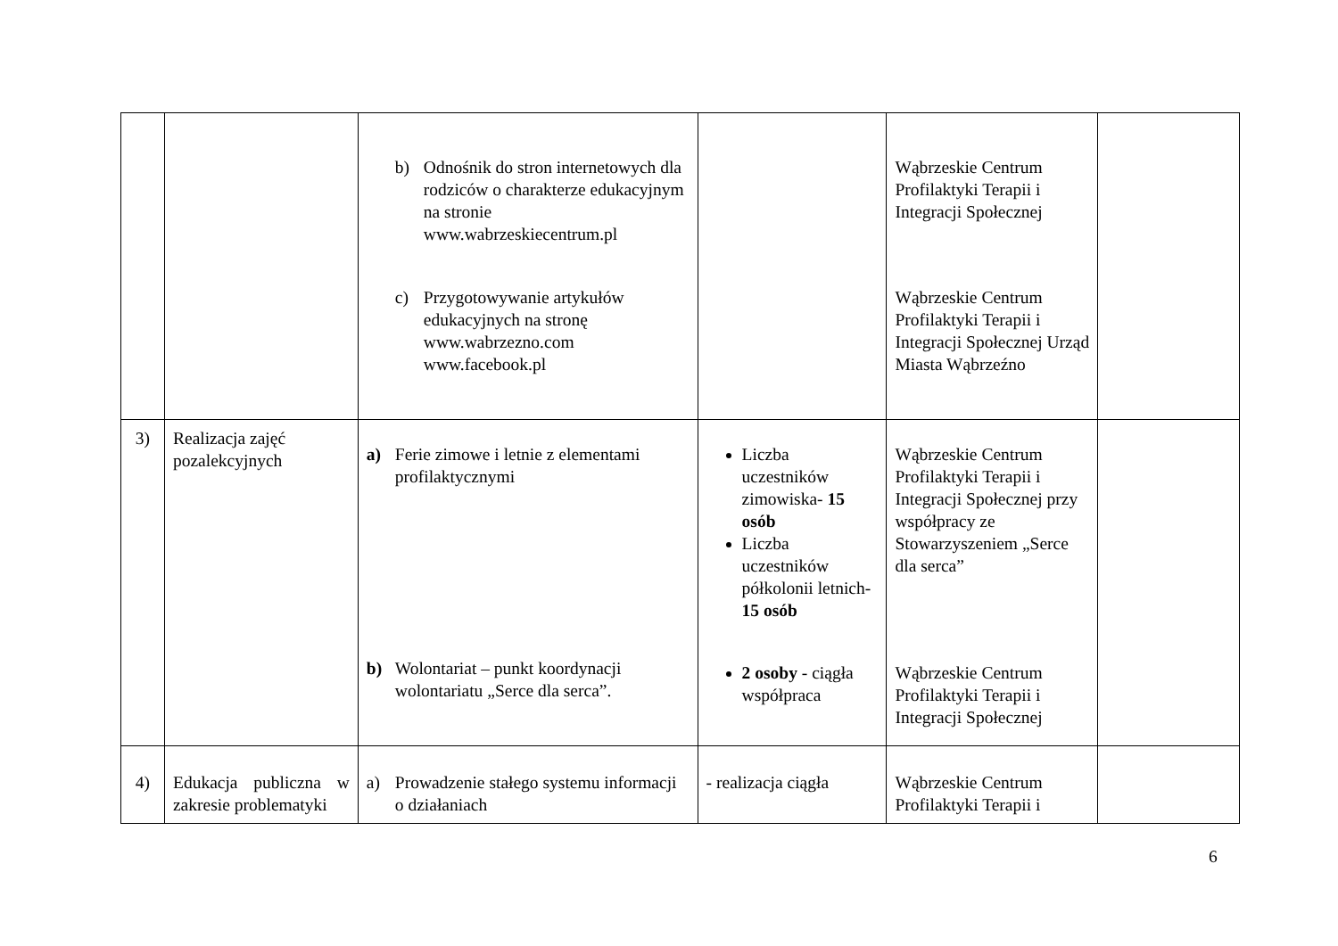| | | b) Odnośnik do stron internetowych dla rodziców o charakterze edukacyjnym na stronie www.wabrzeskiecentrum.pl c) Przygotowywanie artykułów edukacyjnych na stronę www.wabrzezno.com www.facebook.pl | | Wąbrzeskie Centrum Profilaktyki Terapii i Integracji Społecznej Wąbrzeskie Centrum Profilaktyki Terapii i Integracji Społecznej Urząd Miasta Wąbrzeźno | |
| 3) | Realizacja zajęć pozalekcyjnych | a) Ferie zimowe i letnie z elementami profilaktycznymi b) Wolontariat – punkt koordynacji wolontariatu „Serce dla serca”. | Liczba uczestników zimowiska- 15 osób Liczba uczestników półkolonii letnich- 15 osób 2 osoby - ciągła współpraca | Wąbrzeskie Centrum Profilaktyki Terapii i Integracji Społecznej przy współpracy ze Stowarzyszeniem „Serce dla serca” Wąbrzeskie Centrum Profilaktyki Terapii i Integracji Społecznej | |
| 4) | Edukacja publiczna w zakresie problematyki | a) Prowadzenie stałego systemu informacji o działaniach | - realizacja ciągła | Wąbrzeskie Centrum Profilaktyki Terapii i | |
6